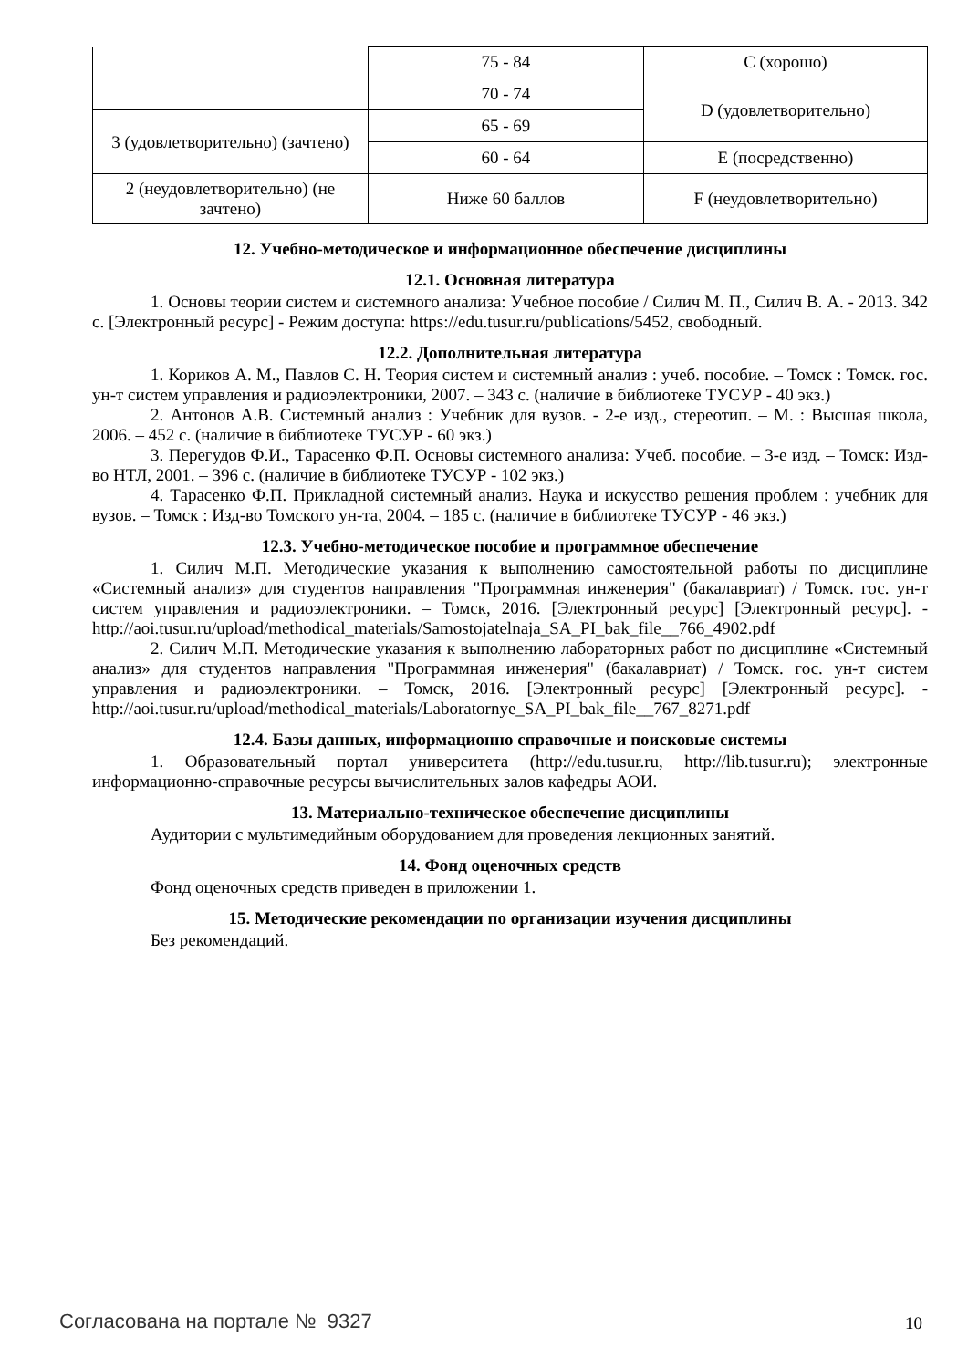| | 75 - 84 | C (хорошо) |
| | 70 - 74 | D (удовлетворительно) |
| 3 (удовлетворительно) (зачтено) | 65 - 69 | |
| | 60 - 64 | E (посредственно) |
| 2 (неудовлетворительно) (не зачтено) | Ниже 60 баллов | F (неудовлетворительно) |
12. Учебно-методическое и информационное обеспечение дисциплины
12.1. Основная литература
1. Основы теории систем и системного анализа: Учебное пособие / Силич М. П., Силич В. А. - 2013. 342 с. [Электронный ресурс] - Режим доступа: https://edu.tusur.ru/publications/5452, свободный.
12.2. Дополнительная литература
1. Кориков А. М., Павлов С. Н. Теория систем и системный анализ : учеб. пособие. – Томск : Томск. гос. ун-т систем управления и радиоэлектроники, 2007. – 343 с. (наличие в библиотеке ТУСУР - 40 экз.)
2. Антонов А.В. Системный анализ : Учебник для вузов. - 2-е изд., стереотип. – М. : Высшая школа, 2006. – 452 с. (наличие в библиотеке ТУСУР - 60 экз.)
3. Перегудов Ф.И., Тарасенко Ф.П. Основы системного анализа: Учеб. пособие. – 3-е изд. – Томск: Изд-во НТЛ, 2001. – 396 с. (наличие в библиотеке ТУСУР - 102 экз.)
4. Тарасенко Ф.П. Прикладной системный анализ. Наука и искусство решения проблем : учебник для вузов. – Томск : Изд-во Томского ун-та, 2004. – 185 с. (наличие в библиотеке ТУСУР - 46 экз.)
12.3. Учебно-методическое пособие и программное обеспечение
1. Силич М.П. Методические указания к выполнению самостоятельной работы по дисциплине «Системный анализ» для студентов направления "Программная инженерия" (бакалавриат) / Томск. гос. ун-т систем управления и радиоэлектроники. – Томск, 2016. [Электронный ресурс] [Электронный ресурс]. - http://aoi.tusur.ru/upload/methodical_materials/Samostojatelnaja_SA_PI_bak_file__766_4902.pdf
2. Силич М.П. Методические указания к выполнению лабораторных работ по дисциплине «Системный анализ» для студентов направления "Программная инженерия" (бакалавриат) / Томск. гос. ун-т систем управления и радиоэлектроники. – Томск, 2016. [Электронный ресурс] [Электронный ресурс]. - http://aoi.tusur.ru/upload/methodical_materials/Laboratornye_SA_PI_bak_file__767_8271.pdf
12.4. Базы данных, информационно справочные и поисковые системы
1. Образовательный портал университета (http://edu.tusur.ru, http://lib.tusur.ru); электронные информационно-справочные ресурсы вычислительных залов кафедры АОИ.
13. Материально-техническое обеспечение дисциплины
Аудитории с мультимедийным оборудованием для проведения лекционных занятий.
14. Фонд оценочных средств
Фонд оценочных средств приведен в приложении 1.
15. Методические рекомендации по организации изучения дисциплины
Без рекомендаций.
Согласована на портале № 9327 10